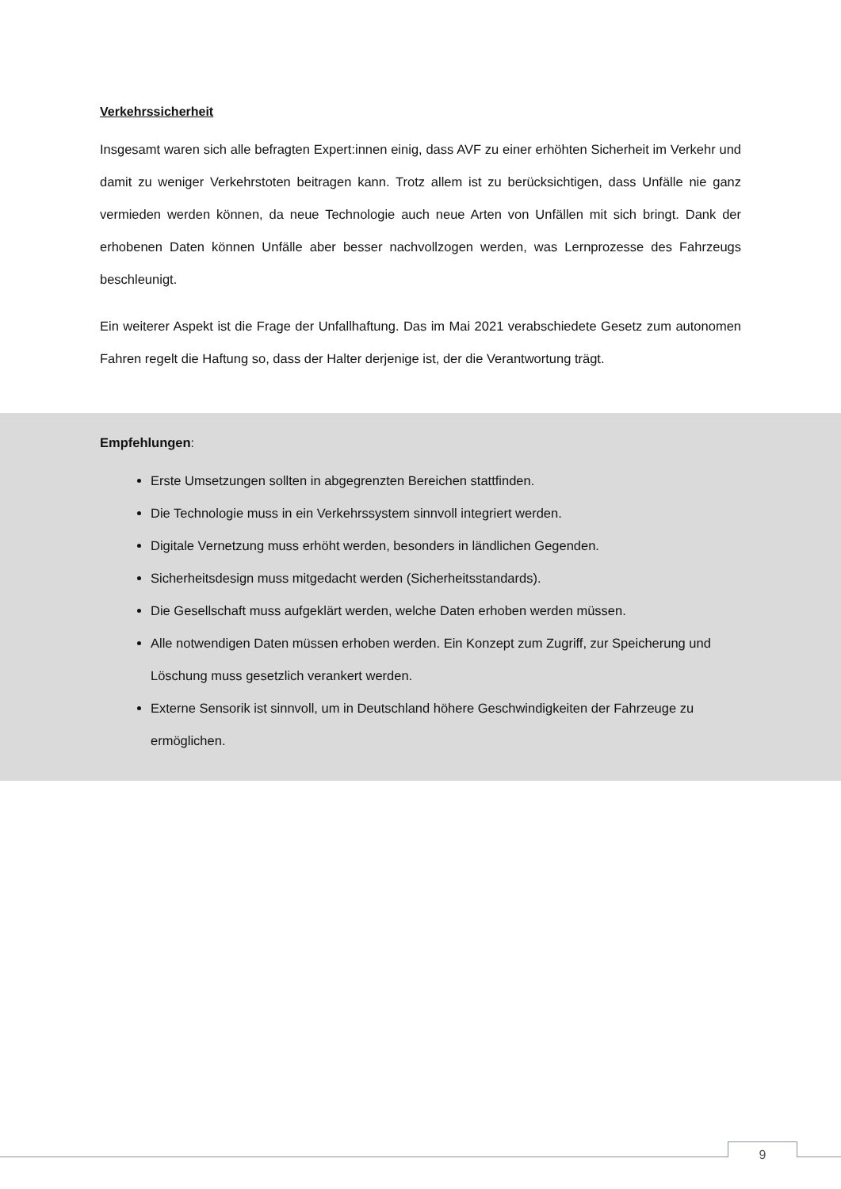Verkehrssicherheit
Insgesamt waren sich alle befragten Expert:innen einig, dass AVF zu einer erhöhten Sicherheit im Verkehr und damit zu weniger Verkehrstoten beitragen kann. Trotz allem ist zu berücksichtigen, dass Unfälle nie ganz vermieden werden können, da neue Technologie auch neue Arten von Unfällen mit sich bringt. Dank der erhobenen Daten können Unfälle aber besser nachvollzogen werden, was Lernprozesse des Fahrzeugs beschleunigt.
Ein weiterer Aspekt ist die Frage der Unfallhaftung. Das im Mai 2021 verabschiedete Gesetz zum autonomen Fahren regelt die Haftung so, dass der Halter derjenige ist, der die Verantwortung trägt.
Empfehlungen:
Erste Umsetzungen sollten in abgegrenzten Bereichen stattfinden.
Die Technologie muss in ein Verkehrssystem sinnvoll integriert werden.
Digitale Vernetzung muss erhöht werden, besonders in ländlichen Gegenden.
Sicherheitsdesign muss mitgedacht werden (Sicherheitsstandards).
Die Gesellschaft muss aufgeklärt werden, welche Daten erhoben werden müssen.
Alle notwendigen Daten müssen erhoben werden. Ein Konzept zum Zugriff, zur Speicherung und Löschung muss gesetzlich verankert werden.
Externe Sensorik ist sinnvoll, um in Deutschland höhere Geschwindigkeiten der Fahrzeuge zu ermöglichen.
9